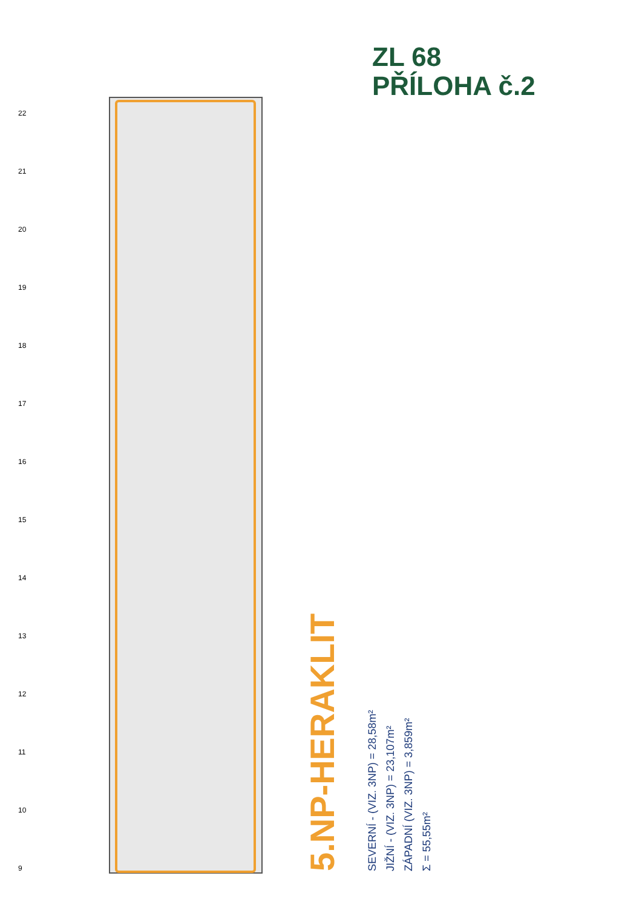ZL 68
PŘÍLOHA č.2
22
21
20
19
18
17
16
15
14
13
12
11
10
9
5.NP-HERAKLIT
SEVERNÍ - (VIZ. 3NP) = 28,58m²
JIŽNÍ - (VIZ. 3NP) = 23,107m²
ZÁPADNÍ (VIZ. 3NP) = 3,859m²
Σ = 55,55m²